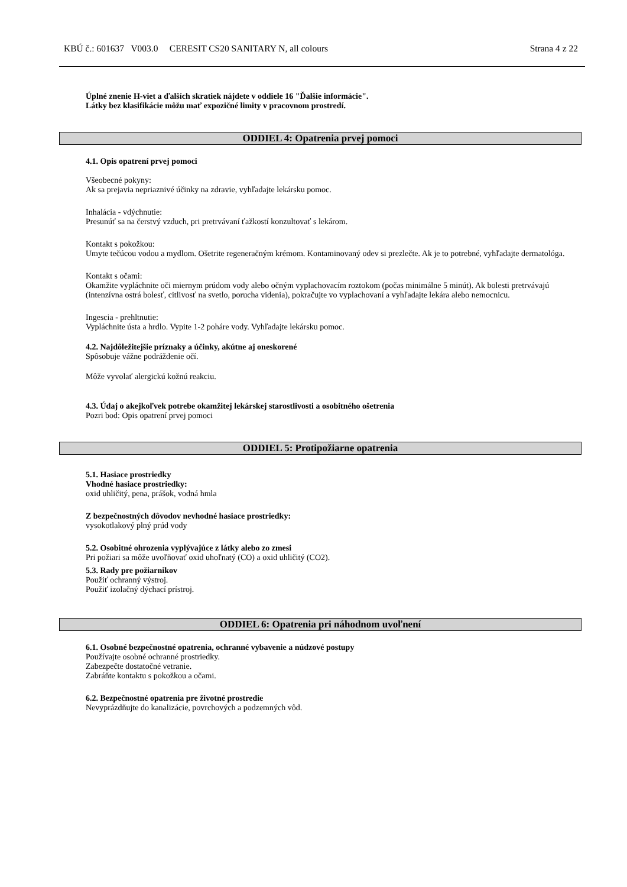KBÚ č.: 601637 V003.0 CERESIT CS20 SANITARY N, all colours Strana 4 z 22
Úplné znenie H-viet a ďalších skratiek nájdete v oddiele 16 "Ďalšie informácie".
Látky bez klasifikácie môžu mať expozičné limity v pracovnom prostredí.
ODDIEL 4: Opatrenia prvej pomoci
4.1. Opis opatrení prvej pomoci
Všeobecné pokyny:
Ak sa prejavia nepriaznivé účinky na zdravie, vyhľadajte lekársku pomoc.
Inhalácia - vdýchnutie:
Presunúť sa na čerstvý vzduch, pri pretrvávaní ťažkostí konzultovať s lekárom.
Kontakt s pokožkou:
Umyte tečúcou vodou a mydlom. Ošetrite regeneračným krémom. Kontaminovaný odev si prezlečte. Ak je to potrebné, vyhľadajte dermatológa.
Kontakt s očami:
Okamžite vypláchnite oči miernym prúdom vody alebo očným vyplachovacím roztokom (počas minimálne 5 minút). Ak bolesti pretrvávajú (intenzívna ostrá bolesť, citlivosť na svetlo, porucha videnia), pokračujte vo vyplachovaní a vyhľadajte lekára alebo nemocnicu.
Ingescia - prehltnutie:
Vypláchnite ústa a hrdlo. Vypite 1-2 poháre vody. Vyhľadajte lekársku pomoc.
4.2. Najdôležitejšie príznaky a účinky, akútne aj oneskorené
Spôsobuje vážne podráždenie očí.
Môže vyvolať alergickú kožnú reakciu.
4.3. Údaj o akejkoľvek potrebe okamžitej lekárskej starostlivosti a osobitného ošetrenia
Pozri bod: Opis opatrení prvej pomoci
ODDIEL 5: Protipožiarne opatrenia
5.1. Hasiace prostriedky
Vhodné hasiace prostriedky:
oxid uhličitý, pena, prášok, vodná hmla
Z bezpečnostných dôvodov nevhodné hasiace prostriedky:
vysokotlakový plný prúd vody
5.2. Osobitné ohrozenia vyplývajúce z látky alebo zo zmesi
Pri požiari sa môže uvoľňovať oxid uhoľnatý (CO) a oxid uhličitý (CO2).
5.3. Rady pre požiarnikov
Použiť ochranný výstroj.
Použiť izolačný dýchací prístroj.
ODDIEL 6: Opatrenia pri náhodnom uvoľnení
6.1. Osobné bezpečnostné opatrenia, ochranné vybavenie a núdzové postupy
Používajte osobné ochranné prostriedky.
Zabezpečte dostatočné vetranie.
Zabráňte kontaktu s pokožkou a očami.
6.2. Bezpečnostné opatrenia pre životné prostredie
Nevyprázdňujte do kanalizácie, povrchových a podzemných vôd.